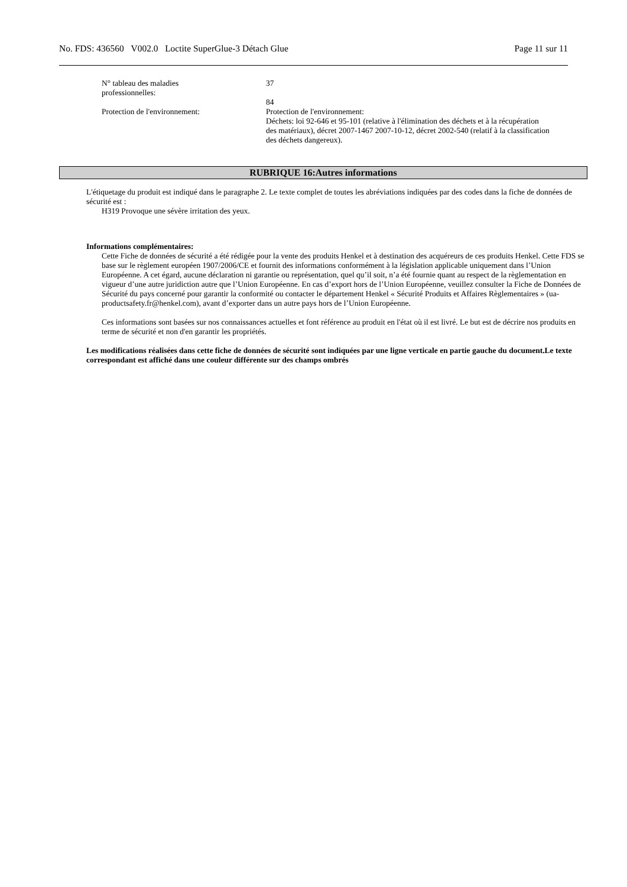No. FDS: 436560 V002.0 Loctite SuperGlue-3 Détach Glue Page 11 sur 11
N° tableau des maladies
professionnelles:
37
84
Protection de l'environnement: Protection de l'environnement:
Déchets: loi 92-646 et 95-101 (relative à l'élimination des déchets et à la récupération des matériaux), décret 2007-1467 2007-10-12, décret 2002-540 (relatif à la classification des déchets dangereux).
RUBRIQUE 16:Autres informations
L'étiquetage du produit est indiqué dans le paragraphe 2. Le texte complet de toutes les abréviations indiquées par des codes dans la fiche de données de sécurité est :
H319 Provoque une sévère irritation des yeux.
Informations complémentaires:
Cette Fiche de données de sécurité a été rédigée pour la vente des produits Henkel et à destination des acquéreurs de ces produits Henkel. Cette FDS se base sur le règlement européen 1907/2006/CE et fournit des informations conformément à la législation applicable uniquement dans l’Union Européenne. A cet égard, aucune déclaration ni garantie ou représentation, quel qu’il soit, n’a été fournie quant au respect de la règlementation en vigueur d’une autre juridiction autre que l’Union Européenne. En cas d’export hors de l’Union Européenne, veuillez consulter la Fiche de Données de Sécurité du pays concerné pour garantir la conformité ou contacter le département Henkel « Sécurité Produits et Affaires Règlementaires » (ua-productsafety.fr@henkel.com), avant d’exporter dans un autre pays hors de l’Union Européenne.
Ces informations sont basées sur nos connaissances actuelles et font référence au produit en l'état où il est livré. Le but est de décrire nos produits en terme de sécurité et non d'en garantir les propriétés.
Les modifications réalisées dans cette fiche de données de sécurité sont indiquées par une ligne verticale en partie gauche du document.Le texte correspondant est affiché dans une couleur différente sur des champs ombrés